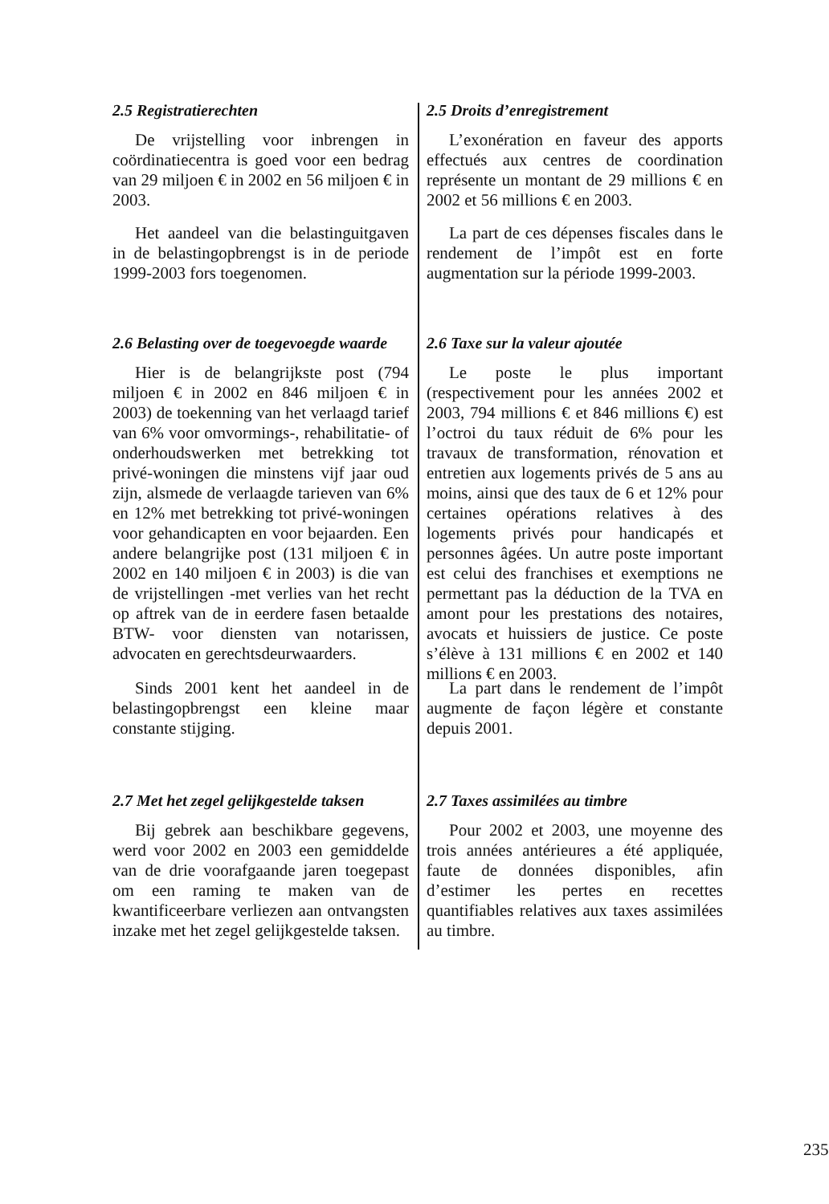2.5 Registratierechten
De vrijstelling voor inbrengen in coördinatiecentra is goed voor een bedrag van 29 miljoen € in 2002 en 56 miljoen € in 2003.
Het aandeel van die belastinguitgaven in de belastingopbrengst is in de periode 1999-2003 fors toegenomen.
2.5 Droits d’enregistrement
L’exonération en faveur des apports effectués aux centres de coordination représente un montant de 29 millions € en 2002 et 56 millions € en 2003.
La part de ces dépenses fiscales dans le rendement de l’impôt est en forte augmentation sur la période 1999-2003.
2.6 Belasting over de toegevoegde waarde
Hier is de belangrijkste post (794 miljoen € in 2002 en 846 miljoen € in 2003) de toekenning van het verlaagd tarief van 6% voor omvormings-, rehabilitatie- of onderhoudswerken met betrekking tot privé-woningen die minstens vijf jaar oud zijn, alsmede de verlaagde tarieven van 6% en 12% met betrekking tot privé-woningen voor gehandicapten en voor bejaarden. Een andere belangrijke post (131 miljoen € in 2002 en 140 miljoen € in 2003) is die van de vrijstellingen -met verlies van het recht op aftrek van de in eerdere fasen betaalde BTW- voor diensten van notarissen, advocaten en gerechtsdeurwaarders.
2.6 Taxe sur la valeur ajoutée
Le poste le plus important (respectivement pour les années 2002 et 2003, 794 millions € et 846 millions €) est l’octroi du taux réduit de 6% pour les travaux de transformation, rénovation et entretien aux logements privés de 5 ans au moins, ainsi que des taux de 6 et 12% pour certaines opérations relatives à des logements privés pour handicapés et personnes âgées. Un autre poste important est celui des franchises et exemptions ne permettant pas la déduction de la TVA en amont pour les prestations des notaires, avocats et huissiers de justice. Ce poste s’élève à 131 millions € en 2002 et 140 millions € en 2003.
Sinds 2001 kent het aandeel in de belastingopbrengst een kleine maar constante stijging.
La part dans le rendement de l’impôt augmente de façon légère et constante depuis 2001.
2.7 Met het zegel gelijkgestelde taksen
Bij gebrek aan beschikbare gegevens, werd voor 2002 en 2003 een gemiddelde van de drie voorafgaande jaren toegepast om een raming te maken van de kwantificeerbare verliezen aan ontvangsten inzake met het zegel gelijkgestelde taksen.
2.7 Taxes assimilées au timbre
Pour 2002 et 2003, une moyenne des trois années antérieures a été appliquée, faute de données disponibles, afin d’estimer les pertes en recettes quantifiables relatives aux taxes assimilées au timbre.
235